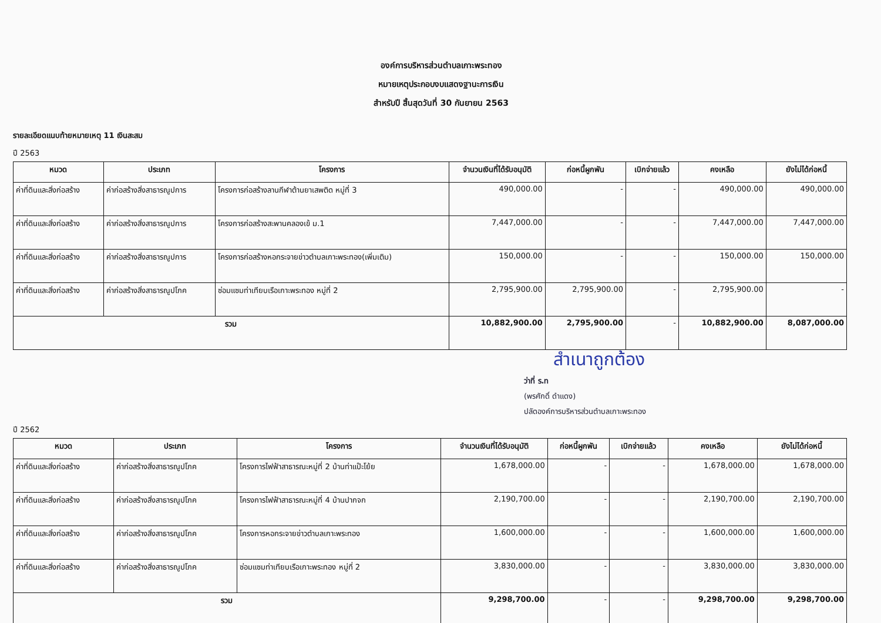องค์การบริหารส่วนตำบลเกาะพระทอง
หมายเหตุประกอบงบแสดงฐานะการเงิน
สำหรับปี สิ้นสุดวันที่ 30 กันยายน 2563
รายละเอียดแนบท้ายหมายเหตุ 11 เงินสะสม
ปี 2563
| หมวด | ประเภท | โครงการ | จำนวนเงินที่ได้รับอนุมัติ | ก่อหนี้ผูกพัน | เบิกจ่ายแล้ว | คงเหลือ | ยังไม่ได้ก่อหนี้ |
| --- | --- | --- | --- | --- | --- | --- | --- |
| ค่าที่ดินและสิ่งก่อสร้าง | ค่าก่อสร้างสิ่งสาธารณูปการ | โครงการก่อสร้างลานกีฬาต้านยาเสพติด หมู่ที่ 3 | 490,000.00 | - | - | 490,000.00 | 490,000.00 |
| ค่าที่ดินและสิ่งก่อสร้าง | ค่าก่อสร้างสิ่งสาธารณูปการ | โครงการก่อสร้างสะพานคลองเข้ ม.1 | 7,447,000.00 | - | - | 7,447,000.00 | 7,447,000.00 |
| ค่าที่ดินและสิ่งก่อสร้าง | ค่าก่อสร้างสิ่งสาธารณูปการ | โครงการก่อสร้างหอกระจายข่าวตำบลเกาะพระทอง(เพิ่มเติม) | 150,000.00 | - | - | 150,000.00 | 150,000.00 |
| ค่าที่ดินและสิ่งก่อสร้าง | ค่าก่อสร้างสิ่งสาธารณูปโภค | ซ่อมแซมท่าเทียบเรือเกาะพระทอง หมู่ที่ 2 | 2,795,900.00 | 2,795,900.00 | - | 2,795,900.00 | - |
| รวม | | | 10,882,900.00 | 2,795,900.00 | - | 10,882,900.00 | 8,087,000.00 |
สำเนาถูกต้อง
ว่าที่ ร.ท
(พรศักดิ์ ดำแดง)
ปลัดองค์การบริหารส่วนตำบลเกาะพระทอง
ปี 2562
| หมวด | ประเภท | โครงการ | จำนวนเงินที่ได้รับอนุมัติ | ก่อหนี้ผูกพัน | เบิกจ่ายแล้ว | คงเหลือ | ยังไม่ได้ก่อหนี้ |
| --- | --- | --- | --- | --- | --- | --- | --- |
| ค่าที่ดินและสิ่งก่อสร้าง | ค่าก่อสร้างสิ่งสาธารณูปโภค | โครงการไฟฟ้าสาธารณะหมู่ที่ 2 บ้านท่าแป๊ะโย้ย | 1,678,000.00 | - | - | 1,678,000.00 | 1,678,000.00 |
| ค่าที่ดินและสิ่งก่อสร้าง | ค่าก่อสร้างสิ่งสาธารณูปโภค | โครงการไฟฟ้าสาธารณะหมู่ที่ 4 บ้านปากจก | 2,190,700.00 | - | - | 2,190,700.00 | 2,190,700.00 |
| ค่าที่ดินและสิ่งก่อสร้าง | ค่าก่อสร้างสิ่งสาธารณูปโภค | โครงการหอกระจายข่าวตำบลเกาะพระทอง | 1,600,000.00 | - | - | 1,600,000.00 | 1,600,000.00 |
| ค่าที่ดินและสิ่งก่อสร้าง | ค่าก่อสร้างสิ่งสาธารณูปโภค | ซ่อมแซมท่าเทียบเรือเกาะพระทอง หมู่ที่ 2 | 3,830,000.00 | - | - | 3,830,000.00 | 3,830,000.00 |
| รวม | | | 9,298,700.00 | - | - | 9,298,700.00 | 9,298,700.00 |